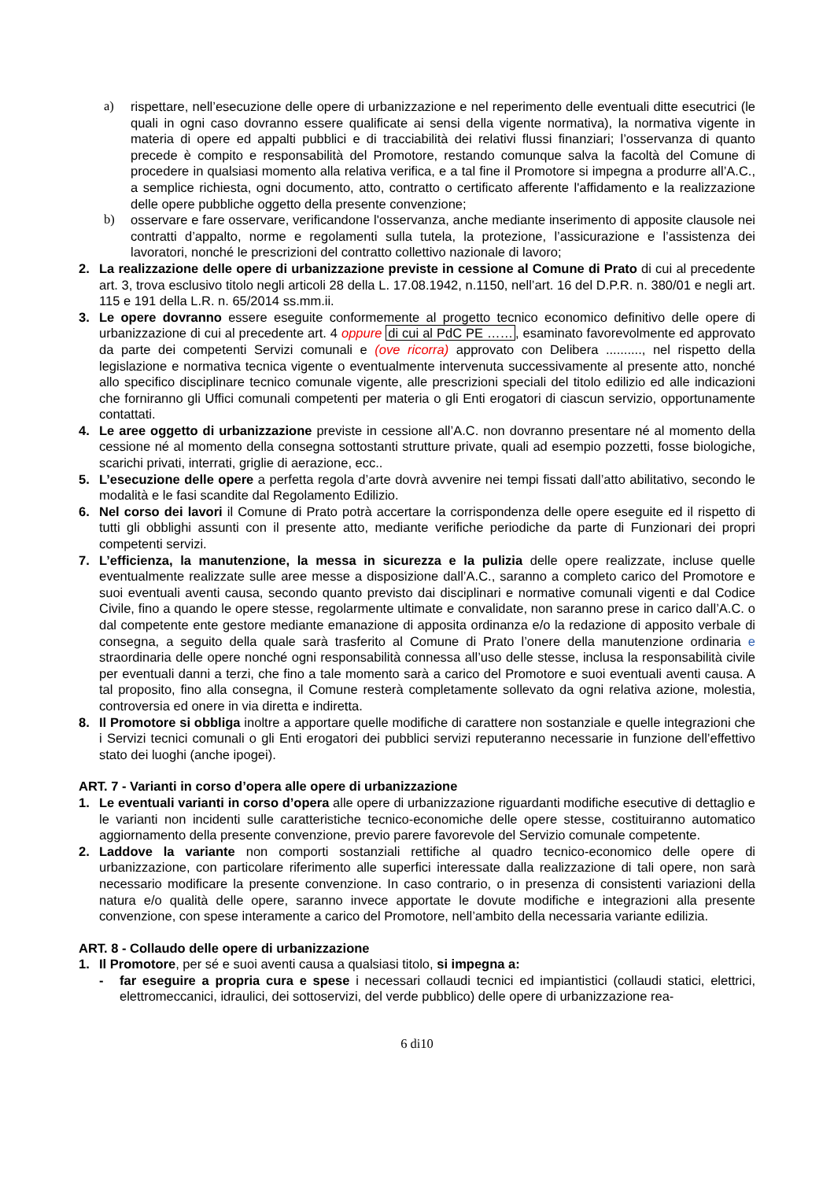a) rispettare, nell’esecuzione delle opere di urbanizzazione e nel reperimento delle eventuali ditte esecutrici (le quali in ogni caso dovranno essere qualificate ai sensi della vigente normativa), la normativa vigente in materia di opere ed appalti pubblici e di tracciabilità dei relativi flussi finanziari; l’osservanza di quanto precede è compito e responsabilità del Promotore, restando comunque salva la facoltà del Comune di procedere in qualsiasi momento alla relativa verifica, e a tal fine il Promotore si impegna a produrre all’A.C., a semplice richiesta, ogni documento, atto, contratto o certificato afferente l'affidamento e la realizzazione delle opere pubbliche oggetto della presente convenzione;
b) osservare e fare osservare, verificandone l'osservanza, anche mediante inserimento di apposite clausole nei contratti d’appalto, norme e regolamenti sulla tutela, la protezione, l’assicurazione e l’assistenza dei lavoratori, nonché le prescrizioni del contratto collettivo nazionale di lavoro;
2. La realizzazione delle opere di urbanizzazione previste in cessione al Comune di Prato di cui al precedente art. 3, trova esclusivo titolo negli articoli 28 della L. 17.08.1942, n.1150, nell’art. 16 del D.P.R. n. 380/01 e negli art. 115 e 191 della L.R. n. 65/2014 ss.mm.ii.
3. Le opere dovranno essere eseguite conformemente al progetto tecnico economico definitivo delle opere di urbanizzazione di cui al precedente art. 4 oppure di cui al PdC PE ……, esaminato favorevolmente ed approvato da parte dei competenti Servizi comunali e (ove ricorra) approvato con Delibera .........., nel rispetto della legislazione e normativa tecnica vigente o eventualmente intervenuta successivamente al presente atto, nonché allo specifico disciplinare tecnico comunale vigente, alle prescrizioni speciali del titolo edilizio ed alle indicazioni che forniranno gli Uffici comunali competenti per materia o gli Enti erogatori di ciascun servizio, opportunamente contattati.
4. Le aree oggetto di urbanizzazione previste in cessione all’A.C. non dovranno presentare né al momento della cessione né al momento della consegna sottostanti strutture private, quali ad esempio pozzetti, fosse biologiche, scarichi privati, interrati, griglie di aerazione, ecc..
5. L’esecuzione delle opere a perfetta regola d’arte dovrà avvenire nei tempi fissati dall’atto abilitativo, secondo le modalità e le fasi scandite dal Regolamento Edilizio.
6. Nel corso dei lavori il Comune di Prato potrà accertare la corrispondenza delle opere eseguite ed il rispetto di tutti gli obblighi assunti con il presente atto, mediante verifiche periodiche da parte di Funzionari dei propri competenti servizi.
7. L’efficienza, la manutenzione, la messa in sicurezza e la pulizia delle opere realizzate, incluse quelle eventualmente realizzate sulle aree messe a disposizione dall’A.C., saranno a completo carico del Promotore e suoi eventuali aventi causa, secondo quanto previsto dai disciplinari e normative comunali vigenti e dal Codice Civile, fino a quando le opere stesse, regolarmente ultimate e convalidate, non saranno prese in carico dall’A.C. o dal competente ente gestore mediante emanazione di apposita ordinanza e/o la redazione di apposito verbale di consegna, a seguito della quale sarà trasferito al Comune di Prato l’onere della manutenzione ordinaria e straordinaria delle opere nonché ogni responsabilità connessa all’uso delle stesse, inclusa la responsabilità civile per eventuali danni a terzi, che fino a tale momento sarà a carico del Promotore e suoi eventuali aventi causa. A tal proposito, fino alla consegna, il Comune resterà completamente sollevato da ogni relativa azione, molestia, controversia ed onere in via diretta e indiretta.
8. Il Promotore si obbliga inoltre a apportare quelle modifiche di carattere non sostanziale e quelle integrazioni che i Servizi tecnici comunali o gli Enti erogatori dei pubblici servizi reputeranno necessarie in funzione dell’effettivo stato dei luoghi (anche ipogei).
ART. 7 - Varianti in corso d’opera alle opere di urbanizzazione
1. Le eventuali varianti in corso d’opera alle opere di urbanizzazione riguardanti modifiche esecutive di dettaglio e le varianti non incidenti sulle caratteristiche tecnico-economiche delle opere stesse, costituiranno automatico aggiornamento della presente convenzione, previo parere favorevole del Servizio comunale competente.
2. Laddove la variante non comporti sostanziali rettifiche al quadro tecnico-economico delle opere di urbanizzazione, con particolare riferimento alle superfici interessate dalla realizzazione di tali opere, non sarà necessario modificare la presente convenzione. In caso contrario, o in presenza di consistenti variazioni della natura e/o qualità delle opere, saranno invece apportate le dovute modifiche e integrazioni alla presente convenzione, con spese interamente a carico del Promotore, nell’ambito della necessaria variante edilizia.
ART. 8 - Collaudo delle opere di urbanizzazione
1. Il Promotore, per sé e suoi aventi causa a qualsiasi titolo, si impegna a:
- far eseguire a propria cura e spese i necessari collaudi tecnici ed impiantistici (collaudi statici, elettrici, elettromeccanici, idraulici, dei sottoservizi, del verde pubblico) delle opere di urbanizzazione rea-
6 di10